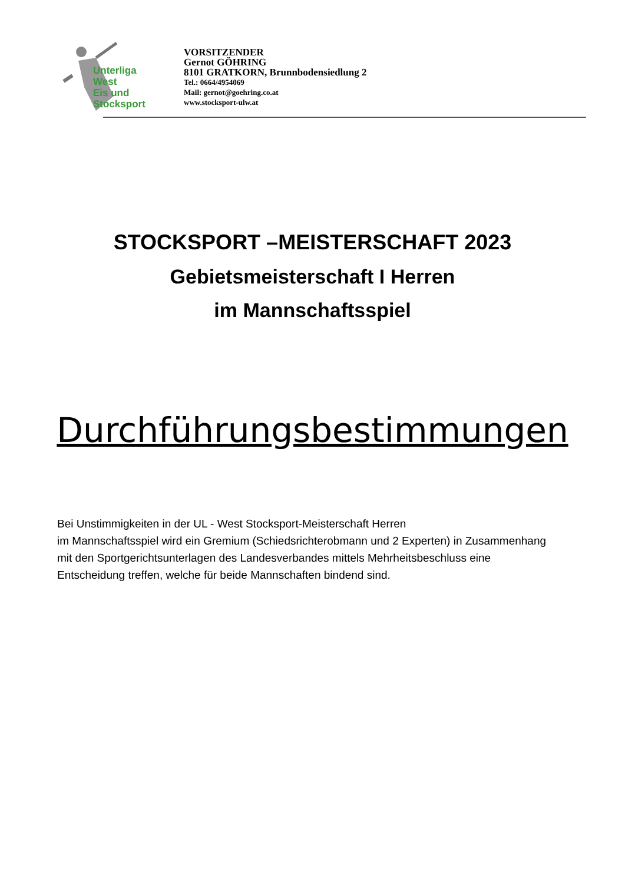Unterliga
West
Eis und
Stocksport
VORSITZENDER
Gernot GÖHRING
8101 GRATKORN, Brunnbodensiedlung 2
Tel.: 0664/4954069
Mail: gernot@goehring.co.at
www.stocksport-ulw.at
STOCKSPORT –MEISTERSCHAFT 2023
Gebietsmeisterschaft I Herren
im Mannschaftsspiel
Durchführungsbestimmungen
Bei Unstimmigkeiten in der UL - West Stocksport-Meisterschaft Herren
im Mannschaftsspiel wird ein Gremium (Schiedsrichterobmann und 2 Experten) in Zusammenhang mit den Sportgerichtsunterlagen des Landesverbandes mittels Mehrheitsbeschluss eine Entscheidung treffen, welche für beide Mannschaften bindend sind.